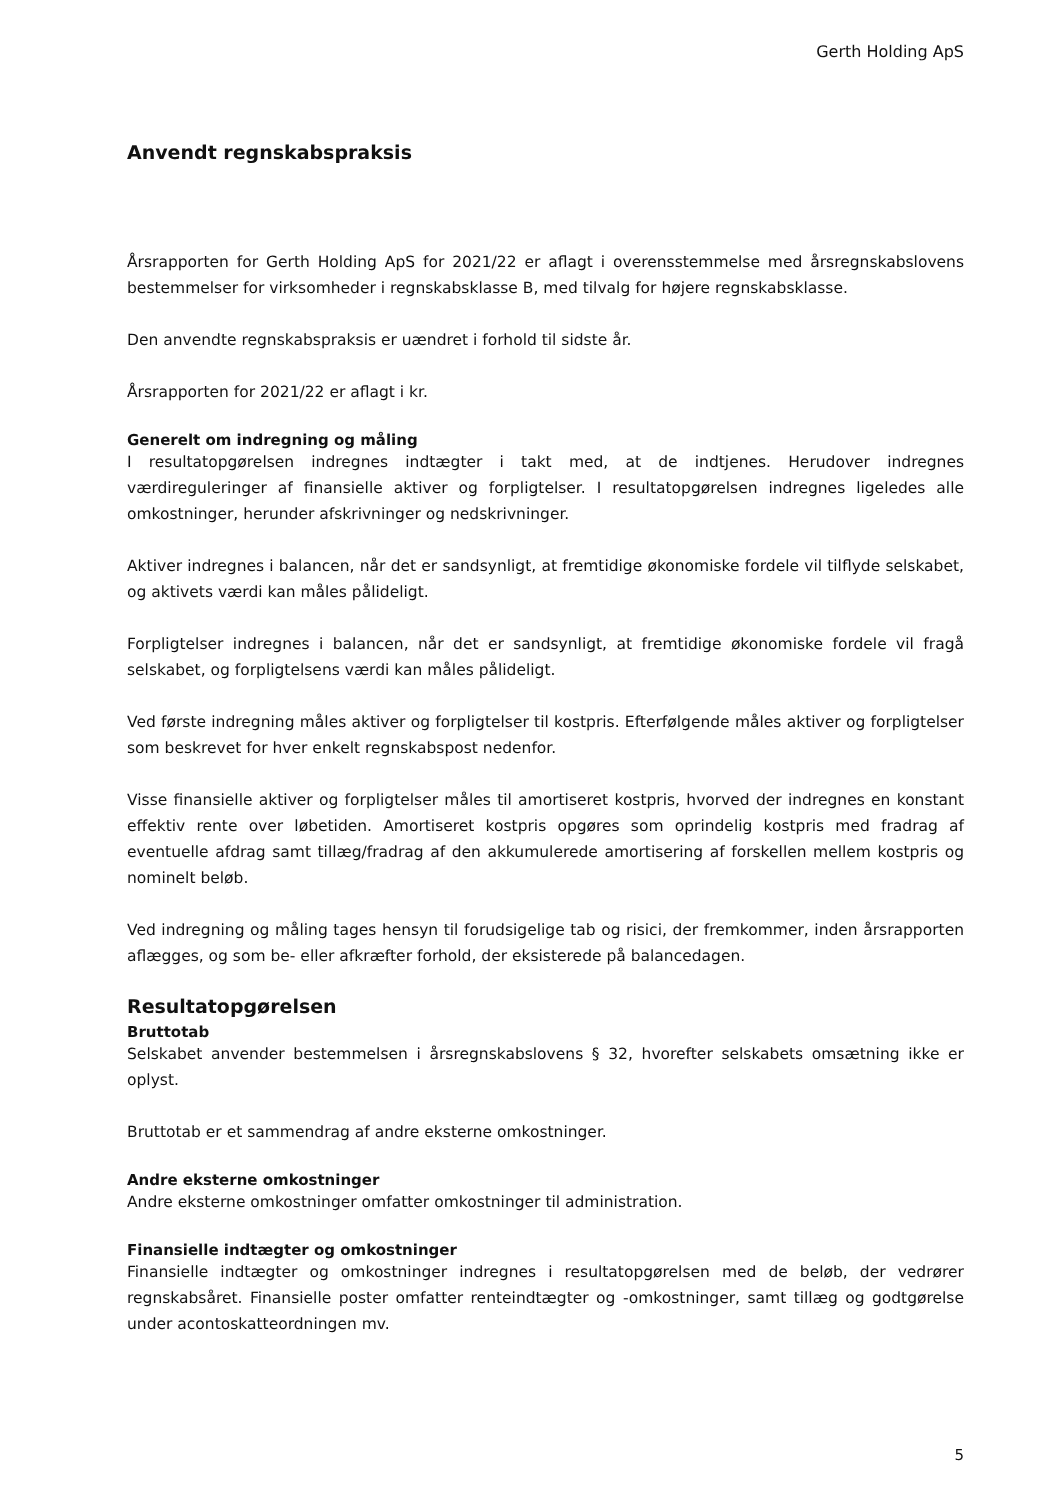Gerth Holding ApS
Anvendt regnskabspraksis
Årsrapporten for Gerth Holding ApS for 2021/22 er aflagt i overensstemmelse med årsregnskabslovens bestemmelser for virksomheder i regnskabsklasse B, med tilvalg for højere regnskabsklasse.
Den anvendte regnskabspraksis er uændret i forhold til sidste år.
Årsrapporten for 2021/22 er aflagt i kr.
Generelt om indregning og måling
I resultatopgørelsen indregnes indtægter i takt med, at de indtjenes. Herudover indregnes værdireguleringer af finansielle aktiver og forpligtelser. I resultatopgørelsen indregnes ligeledes alle omkostninger, herunder afskrivninger og nedskrivninger.
Aktiver indregnes i balancen, når det er sandsynligt, at fremtidige økonomiske fordele vil tilflyde selskabet, og aktivets værdi kan måles pålideligt.
Forpligtelser indregnes i balancen, når det er sandsynligt, at fremtidige økonomiske fordele vil fragå selskabet, og forpligtelsens værdi kan måles pålideligt.
Ved første indregning måles aktiver og forpligtelser til kostpris. Efterfølgende måles aktiver og forpligtelser som beskrevet for hver enkelt regnskabspost nedenfor.
Visse finansielle aktiver og forpligtelser måles til amortiseret kostpris, hvorved der indregnes en konstant effektiv rente over løbetiden. Amortiseret kostpris opgøres som oprindelig kostpris med fradrag af eventuelle afdrag samt tillæg/fradrag af den akkumulerede amortisering af forskellen mellem kostpris og nominelt beløb.
Ved indregning og måling tages hensyn til forudsigelige tab og risici, der fremkommer, inden årsrapporten aflægges, og som be- eller afkræfter forhold, der eksisterede på balancedagen.
Resultatopgørelsen
Bruttotab
Selskabet anvender bestemmelsen i årsregnskabslovens § 32, hvorefter selskabets omsætning ikke er oplyst.
Bruttotab er et sammendrag af andre eksterne omkostninger.
Andre eksterne omkostninger
Andre eksterne omkostninger omfatter omkostninger til administration.
Finansielle indtægter og omkostninger
Finansielle indtægter og omkostninger indregnes i resultatopgørelsen med de beløb, der vedrører regnskabsåret. Finansielle poster omfatter renteindtægter og -omkostninger, samt tillæg og godtgørelse under acontoskatteordningen mv.
5